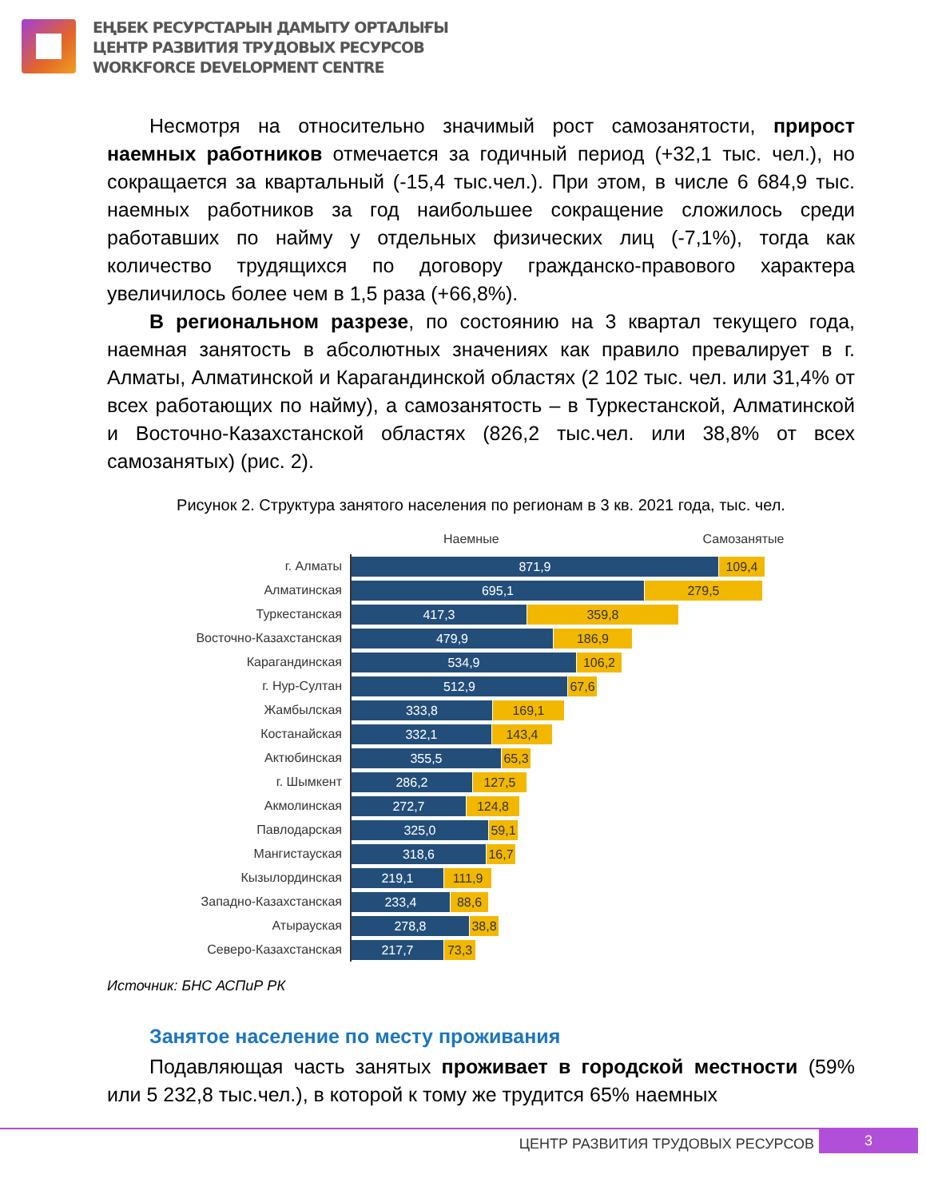ЕҢБЕК РЕСУРСТАРЫН ДАМЫТУ ОРТАЛЫҒЫ
ЦЕНТР РАЗВИТИЯ ТРУДОВЫХ РЕСУРСОВ
WORKFORCE DEVELOPMENT CENTRE
Несмотря на относительно значимый рост самозанятости, прирост наемных работников отмечается за годичный период (+32,1 тыс. чел.), но сокращается за квартальный (-15,4 тыс.чел.). При этом, в числе 6 684,9 тыс. наемных работников за год наибольшее сокращение сложилось среди работавших по найму у отдельных физических лиц (-7,1%), тогда как количество трудящихся по договору гражданско-правового характера увеличилось более чем в 1,5 раза (+66,8%).
В региональном разрезе, по состоянию на 3 квартал текущего года, наемная занятость в абсолютных значениях как правило превалирует в г. Алматы, Алматинской и Карагандинской областях (2 102 тыс. чел. или 31,4% от всех работающих по найму), а самозанятость – в Туркестанской, Алматинской и Восточно-Казахстанской областях (826,2 тыс.чел. или 38,8% от всех самозанятых) (рис. 2).
Рисунок 2. Структура занятого населения по регионам в 3 кв. 2021 года, тыс. чел.
Наемные Самозанятые
г. Алматы
871,9 109,4
Алматинская
695,1 279,5
Туркестанская
417,3 359,8
Восточно-Казахстанская
479,9 186,9
Карагандинская
534,9 106,2
г. Нур-Султан
512,9
67,6
Жамбылская
333,8 169,1
Костанайская
332,1 143,4
Актюбинская
355,5
65,3
г. Шымкент
286,2 127,5
Акмолинская
272,7 124,8
Павлодарская
325,0
59,1
Мангистауская
318,6
16,7
Кызылординская
219,1 111,9
Западно-Казахстанская
233,4 88,6
Атырауская
278,8
38,8
Северо-Казахстанская
217,7 73,3
Источник: БНС АСПиР РК
Занятое население по месту проживания
Подавляющая часть занятых проживает в городской местности (59% или 5 232,8 тыс.чел.), в которой к тому же трудится 65% наемных
ЦЕНТР РАЗВИТИЯ ТРУДОВЫХ РЕСУРСОВ 3